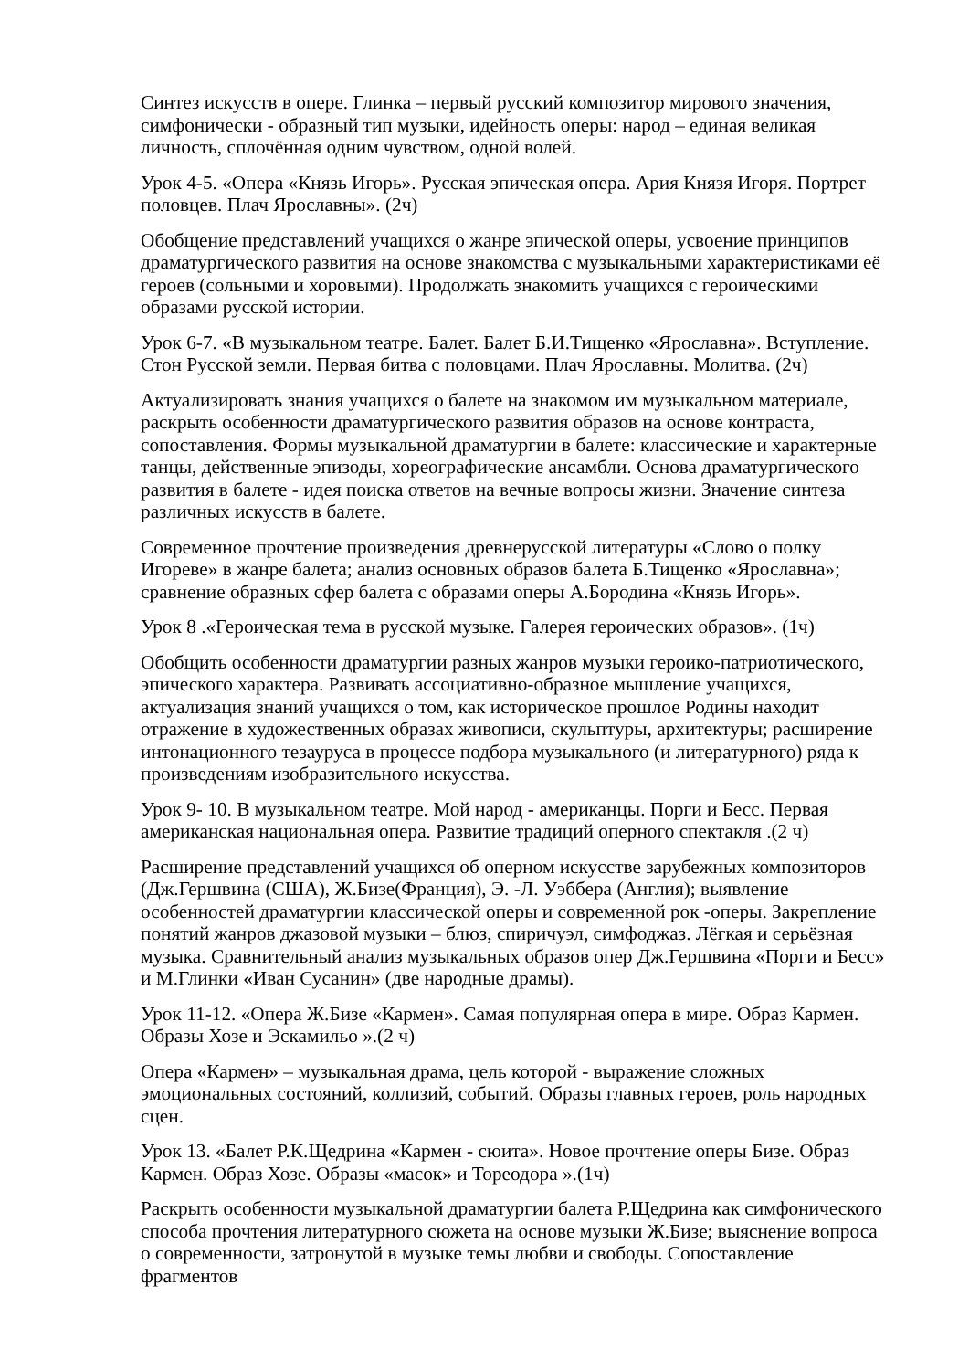Синтез искусств в опере. Глинка – первый русский композитор мирового значения, симфонически - образный тип музыки, идейность оперы: народ – единая великая личность, сплочённая одним чувством, одной волей.
Урок 4-5. «Опера «Князь Игорь». Русская эпическая опера. Ария Князя Игоря. Портрет половцев. Плач Ярославны». (2ч)
Обобщение представлений учащихся о жанре эпической оперы, усвоение принципов драматургического развития на основе знакомства с музыкальными характеристиками её героев (сольными и хоровыми). Продолжать знакомить учащихся с героическими образами русской истории.
Урок 6-7. «В музыкальном театре. Балет. Балет Б.И.Тищенко «Ярославна». Вступление. Стон Русской земли. Первая битва с половцами. Плач Ярославны. Молитва. (2ч)
Актуализировать знания учащихся о балете на знакомом им музыкальном материале, раскрыть особенности драматургического развития образов на основе контраста, сопоставления. Формы музыкальной драматургии в балете: классические и характерные танцы, действенные эпизоды, хореографические ансамбли. Основа драматургического развития в балете - идея поиска ответов на вечные вопросы жизни. Значение синтеза различных искусств в балете.
Современное прочтение произведения древнерусской литературы «Слово о полку Игореве» в жанре балета; анализ основных образов балета Б.Тищенко «Ярославна»; сравнение образных сфер балета с образами оперы А.Бородина «Князь Игорь».
Урок 8 .«Героическая тема в русской музыке. Галерея героических образов». (1ч)
Обобщить особенности драматургии разных жанров музыки героико-патриотического, эпического характера. Развивать ассоциативно-образное мышление учащихся, актуализация знаний учащихся о том, как историческое прошлое Родины находит отражение в художественных образах живописи, скульптуры, архитектуры; расширение интонационного тезауруса в процессе подбора музыкального (и литературного) ряда к произведениям изобразительного искусства.
Урок 9- 10. В музыкальном театре. Мой народ - американцы. Порги и Бесс. Первая американская национальная опера. Развитие традиций оперного спектакля .(2 ч)
Расширение представлений учащихся об оперном искусстве зарубежных композиторов (Дж.Гершвина (США), Ж.Бизе(Франция), Э. -Л. Уэббера (Англия); выявление особенностей драматургии классической оперы и современной рок -оперы. Закрепление понятий жанров джазовой музыки – блюз, спиричуэл, симфоджаз. Лёгкая и серьёзная музыка. Сравнительный анализ музыкальных образов опер Дж.Гершвина «Порги и Бесс» и М.Глинки «Иван Сусанин» (две народные драмы).
Урок 11-12. «Опера Ж.Бизе «Кармен». Самая популярная опера в мире. Образ Кармен. Образы Хозе и Эскамильо ».(2 ч)
Опера «Кармен» – музыкальная драма, цель которой - выражение сложных эмоциональных состояний, коллизий, событий. Образы главных героев, роль народных сцен.
Урок 13. «Балет Р.К.Щедрина «Кармен - сюита». Новое прочтение оперы Бизе. Образ Кармен. Образ Хозе. Образы «масок» и Тореодора ».(1ч)
Раскрыть особенности музыкальной драматургии балета Р.Щедрина как симфонического способа прочтения литературного сюжета на основе музыки Ж.Бизе; выяснение вопроса о современности, затронутой в музыке темы любви и свободы. Сопоставление фрагментов